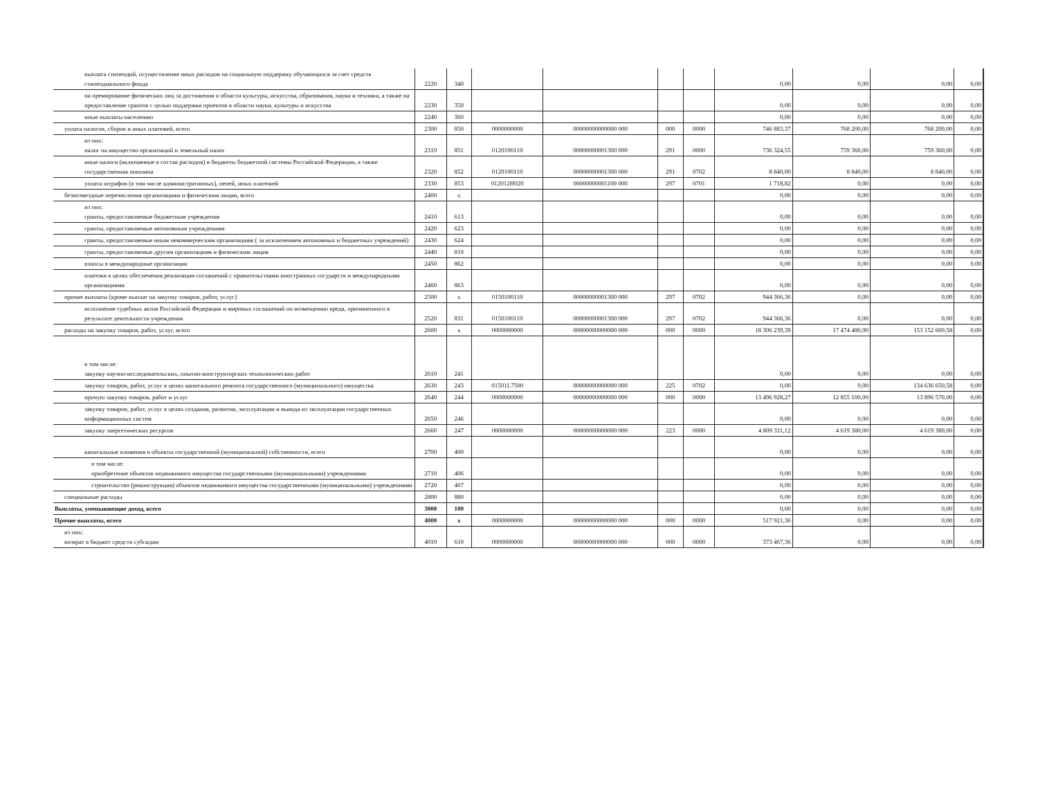| выплата стипендий, осуществление иных расходов на социальную поддержку обучающихся за счет средств стипендиального фонда | 2220 | 340 | | | | | 0,00 | 0,00 | 0,00 | 0,00 |
| на премирование физических лиц за достижения в области культуры, искусства, образования, науки и техники, а также на предоставление грантов с целью поддержки проектов в области науки, культуры и искусства | 2230 | 350 | | | | | 0,00 | 0,00 | 0,00 | 0,00 |
| иные выплаты населению | 2240 | 360 | | | | | 0,00 | 0,00 | 0,00 | 0,00 |
| уплата налогов, сборов и иных платежей, всего | 2300 | 850 | 0000000000 | 00000000000000 000 | 000 | 0000 | 746 883,37 | 768 200,00 | 768 200,00 | 0,00 |
| из них: налог на имущество организаций и земельный налог | 2310 | 851 | 0120100110 | 00000000001300 000 | 291 | 0000 | 736 324,55 | 759 360,00 | 759 360,00 | 0,00 |
| иные налоги (включаемые в состав расходов) в бюджеты бюджетной системы Российской Федерации, а также государственная пошлина | 2320 | 852 | 0120100110 | 00000000001300 000 | 291 | 0702 | 8 840,00 | 8 840,00 | 8 840,00 | 0,00 |
| уплата штрафов (в том числе административных), пеней, иных платежей | 2330 | 853 | 012012Н020 | 00000000001100 000 | 297 | 0701 | 1 718,82 | 0,00 | 0,00 | 0,00 |
| безвозмездные перечисления организациям и физическим лицам, всего | 2400 | x | | | | | 0,00 | 0,00 | 0,00 | 0,00 |
| из них: гранты, предоставляемые бюджетным учреждения | 2410 | 613 | | | | | 0,00 | 0,00 | 0,00 | 0,00 |
| гранты, предоставляемые автономным учреждениям | 2420 | 623 | | | | | 0,00 | 0,00 | 0,00 | 0,00 |
| гранты, предоставляемые иным некоммерческим организациям ( за исключением автономных и бюджетных учреждений) | 2430 | 624 | | | | | 0,00 | 0,00 | 0,00 | 0,00 |
| гранты, предоставляемые другим организациям и физическим лицам | 2440 | 810 | | | | | 0,00 | 0,00 | 0,00 | 0,00 |
| взносы в международные организации | 2450 | 862 | | | | | 0,00 | 0,00 | 0,00 | 0,00 |
| платежи в целях обеспечения реализации соглашений с правительствами иностранных государств и международными организациями | 2460 | 863 | | | | | 0,00 | 0,00 | 0,00 | 0,00 |
| прочие выплаты (кроме выплат на закупку товаров, работ, услуг) | 2500 | x | 0150100110 | 00000000001300 000 | 297 | 0702 | 944 366,36 | 0,00 | 0,00 | 0,00 |
| исполнение судебных актов Российской Федерации и мировых соглашений по возмещению вреда, причиненного в результате деятельности учреждения | 2520 | 831 | 0150100110 | 00000000001300 000 | 297 | 0702 | 944 366,36 | 0,00 | 0,00 | 0,00 |
| расходы на закупку товаров, работ, услуг, всего | 2600 | x | 0000000000 | 00000000000000 000 | 000 | 0000 | 18 306 239,39 | 17 474 480,00 | 153 152 600,58 | 0,00 |
| в том числе: закупку научно-исследовательских, опытно-конструкторских технологических работ | 2610 | 241 | | | | | 0,00 | 0,00 | 0,00 | 0,00 |
| закупку товаров, работ, услуг в целях капитального ремонта государственного (муниципального) имущества | 2630 | 243 | 01501L7500 | 00000000000000 000 | 225 | 0702 | 0,00 | 0,00 | 134 636 650,58 | 0,00 |
| прочую закупку товаров, работ и услуг | 2640 | 244 | 0000000000 | 00000000000000 000 | 000 | 0000 | 13 496 928,27 | 12 855 100,00 | 13 896 570,00 | 0,00 |
| закупку товаров, работ, услуг в целях создания, развития, эксплуатации и вывода из эксплуатации государственных информационных систем | 2650 | 246 | | | | | 0,00 | 0,00 | 0,00 | 0,00 |
| закупку энергетических ресурсов | 2660 | 247 | 0000000000 | 00000000000000 000 | 223 | 0000 | 4 809 311,12 | 4 619 380,00 | 4 619 380,00 | 0,00 |
| капитальные вложения в объекты государственной (муниципальной) собственности, всего | 2700 | 400 | | | | | 0,00 | 0,00 | 0,00 | 0,00 |
| в том числе: приобретение объектов недвижимого имущества государственными (муниципальными) учреждениями | 2710 | 406 | | | | | 0,00 | 0,00 | 0,00 | 0,00 |
| строительство (реконструкция) объектов недвижимого имущества государственными (муниципальными) учреждениями | 2720 | 407 | | | | | 0,00 | 0,00 | 0,00 | 0,00 |
| специальные расходы | 2800 | 880 | | | | | 0,00 | 0,00 | 0,00 | 0,00 |
| Выплаты, уменьшающие доход, всего | 3000 | 100 | | | | | 0,00 | 0,00 | 0,00 | 0,00 |
| Прочие выплаты, всего | 4000 | x | 0000000000 | 00000000000000 000 | 000 | 0000 | 517 921,36 | 0,00 | 0,00 | 0,00 |
| из них: возврат в бюджет средств субсидии | 4010 | 610 | 0000000000 | 00000000000000 000 | 000 | 0000 | 373 467,36 | 0,00 | 0,00 | 0,00 |